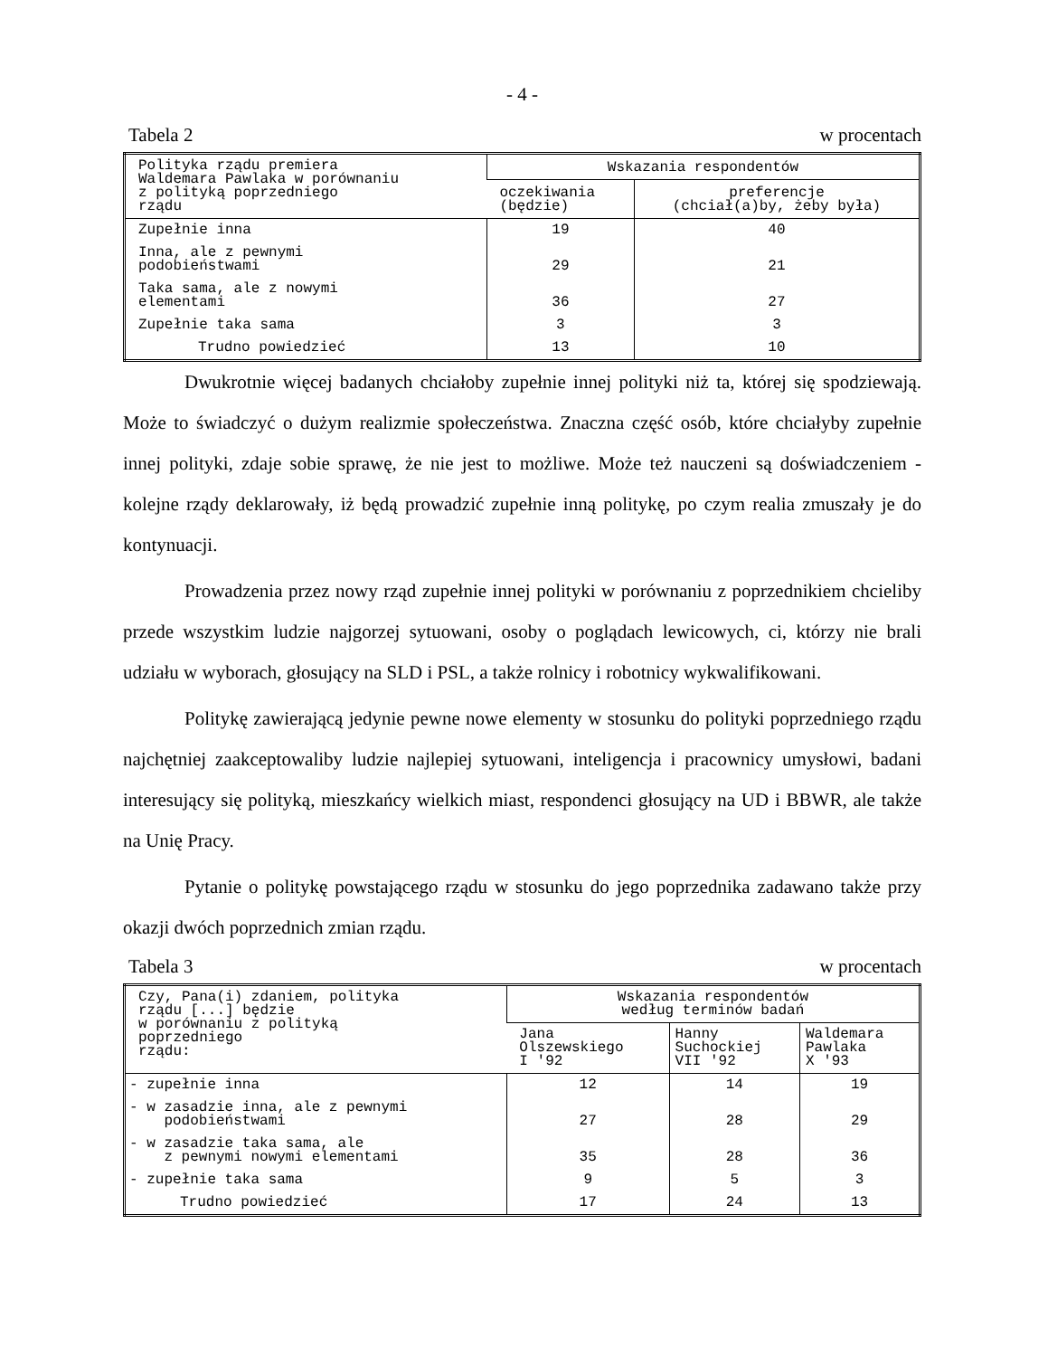- 4 -
Tabela 2 w procentach
| Polityka rządu premiera Waldemara Pawlaka w porównaniu z polityką poprzedniego rządu | Wskazania respondentów | |
| --- | --- | --- |
| | oczekiwania (będzie) | preferencje (chciał(a)by, żeby była) |
| Zupełnie inna | 19 | 40 |
| Inna, ale z pewnymi podobieństwami | 29 | 21 |
| Taka sama, ale z nowymi elementami | 36 | 27 |
| Zupełnie taka sama | 3 | 3 |
| Trudno powiedzieć | 13 | 10 |
Dwukrotnie więcej badanych chciałoby zupełnie innej polityki niż ta, której się spodziewają. Może to świadczyć o dużym realizmie społeczeństwa. Znaczna część osób, które chciałyby zupełnie innej polityki, zdaje sobie sprawę, że nie jest to możliwe. Może też nauczeni są doświadczeniem - kolejne rządy deklarowały, iż będą prowadzić zupełnie inną politykę, po czym realia zmuszały je do kontynuacji.
Prowadzenia przez nowy rząd zupełnie innej polityki w porównaniu z poprzednikiem chcieliby przede wszystkim ludzie najgorzej sytuowani, osoby o poglądach lewicowych, ci, którzy nie brali udziału w wyborach, głosujący na SLD i PSL, a także rolnicy i robotnicy wykwalifikowani.
Politykę zawierającą jedynie pewne nowe elementy w stosunku do polityki poprzedniego rządu najchętniej zaakceptowaliby ludzie najlepiej sytuowani, inteligencja i pracownicy umysłowi, badani interesujący się polityką, mieszkańcy wielkich miast, respondenci głosujący na UD i BBWR, ale także na Unię Pracy.
Pytanie o politykę powstającego rządu w stosunku do jego poprzednika zadawano także przy okazji dwóch poprzednich zmian rządu.
Tabela 3 w procentach
| Czy, Pana(i) zdaniem, polityka rządu [...] będzie w porównaniu z polityką poprzedniego rządu: | Wskazania respondentów według terminów badań | | |
| --- | --- | --- | --- |
| | Jana Olszewskiego I '92 | Hanny Suchockiej VII '92 | Waldemara Pawlaka X '93 |
| - zupełnie inna | 12 | 14 | 19 |
| - w zasadzie inna, ale z pewnymi podobieństwami | 27 | 28 | 29 |
| - w zasadzie taka sama, ale z pewnymi nowymi elementami | 35 | 28 | 36 |
| - zupełnie taka sama | 9 | 5 | 3 |
| Trudno powiedzieć | 17 | 24 | 13 |